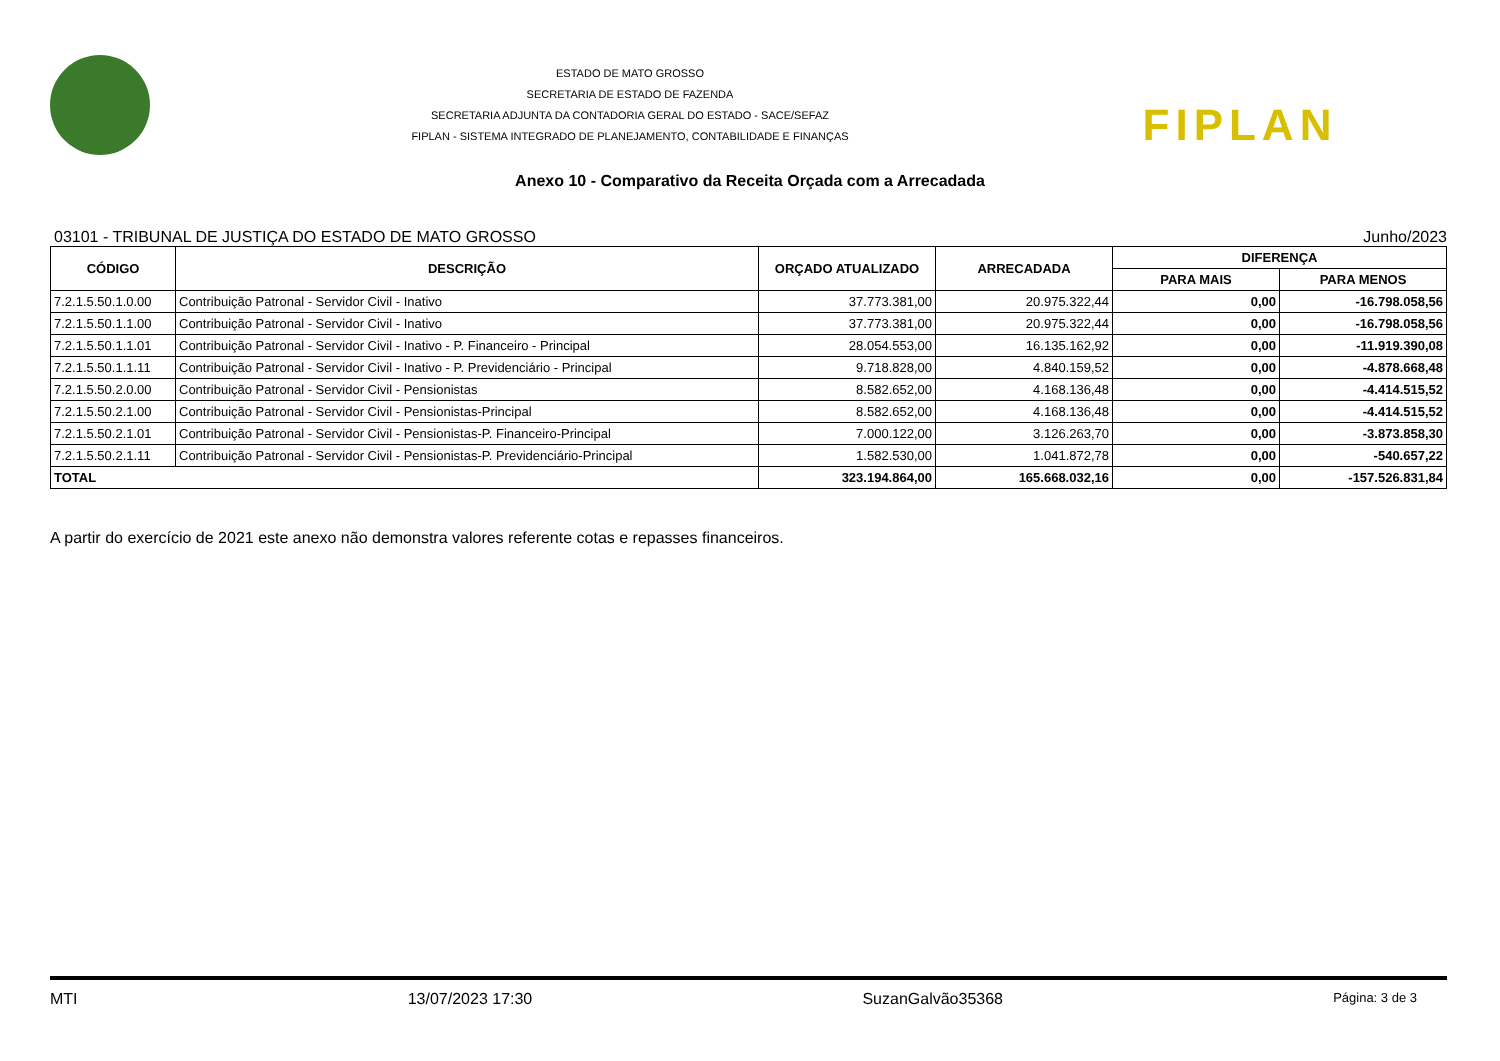ESTADO DE MATO GROSSO
SECRETARIA DE ESTADO DE FAZENDA
SECRETARIA ADJUNTA DA CONTADORIA GERAL DO ESTADO - SACE/SEFAZ
FIPLAN - SISTEMA INTEGRADO DE PLANEJAMENTO, CONTABILIDADE E FINANÇAS
FIPLAN
Anexo 10 - Comparativo da Receita Orçada com a Arrecadada
03101 - TRIBUNAL DE JUSTIÇA DO ESTADO DE MATO GROSSO Junho/2023
| CÓDIGO | DESCRIÇÃO | ORÇADO ATUALIZADO | ARRECADADA | DIFERENÇA | |
| --- | --- | --- | --- | --- | --- |
| | | | | PARA MAIS | PARA MENOS |
| 7.2.1.5.50.1.0.00 | Contribuição Patronal - Servidor Civil - Inativo | 37.773.381,00 | 20.975.322,44 | 0,00 | -16.798.058,56 |
| 7.2.1.5.50.1.1.00 | Contribuição Patronal - Servidor Civil - Inativo | 37.773.381,00 | 20.975.322,44 | 0,00 | -16.798.058,56 |
| 7.2.1.5.50.1.1.01 | Contribuição Patronal - Servidor Civil - Inativo - P. Financeiro - Principal | 28.054.553,00 | 16.135.162,92 | 0,00 | -11.919.390,08 |
| 7.2.1.5.50.1.1.11 | Contribuição Patronal - Servidor Civil - Inativo - P. Previdenciário - Principal | 9.718.828,00 | 4.840.159,52 | 0,00 | -4.878.668,48 |
| 7.2.1.5.50.2.0.00 | Contribuição Patronal - Servidor Civil - Pensionistas | 8.582.652,00 | 4.168.136,48 | 0,00 | -4.414.515,52 |
| 7.2.1.5.50.2.1.00 | Contribuição Patronal - Servidor Civil - Pensionistas-Principal | 8.582.652,00 | 4.168.136,48 | 0,00 | -4.414.515,52 |
| 7.2.1.5.50.2.1.01 | Contribuição Patronal - Servidor Civil - Pensionistas-P. Financeiro-Principal | 7.000.122,00 | 3.126.263,70 | 0,00 | -3.873.858,30 |
| 7.2.1.5.50.2.1.11 | Contribuição Patronal - Servidor Civil - Pensionistas-P. Previdenciário-Principal | 1.582.530,00 | 1.041.872,78 | 0,00 | -540.657,22 |
| TOTAL | | 323.194.864,00 | 165.668.032,16 | 0,00 | -157.526.831,84 |
A partir do exercício de 2021 este anexo não demonstra valores referente cotas e repasses financeiros.
MTI 13/07/2023 17:30 SuzanGalvão35368 Página: 3 de 3